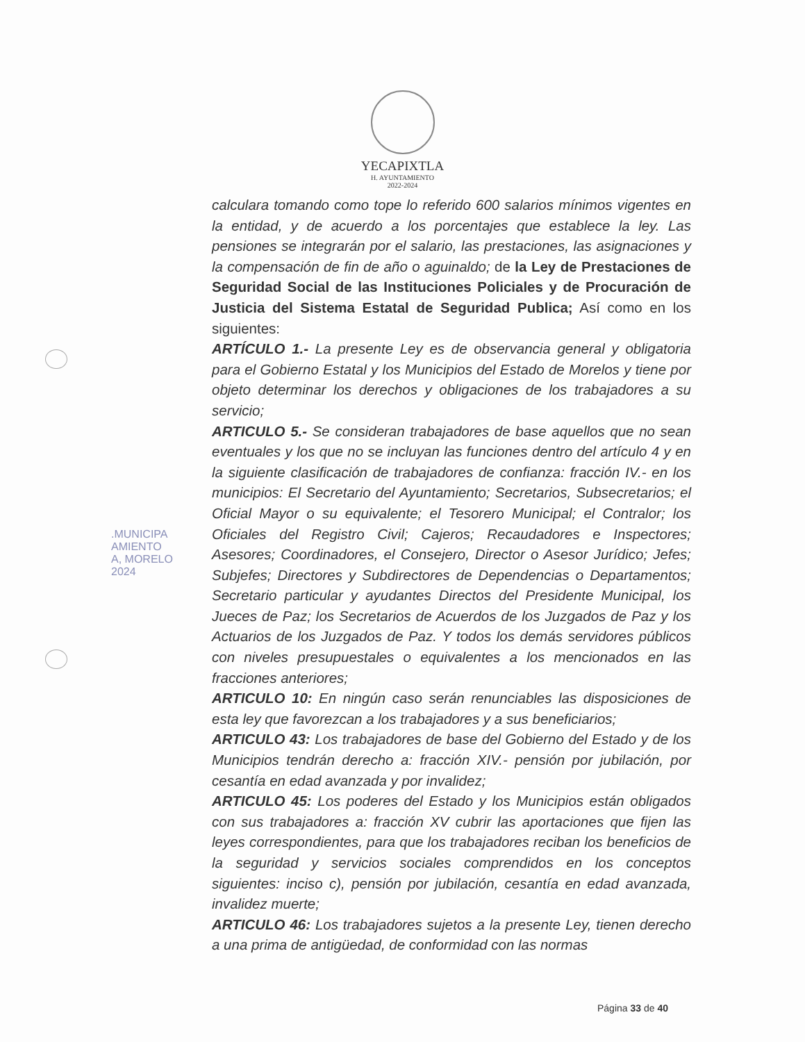YECAPIXTLA
H. AYUNTAMIENTO
2022-2024
.MUNICIPA
AMIENTO
A, MORELO
2024
calculara tomando como tope lo referido 600 salarios mínimos vigentes en la entidad, y de acuerdo a los porcentajes que establece la ley. Las pensiones se integrarán por el salario, las prestaciones, las asignaciones y la compensación de fin de año o aguinaldo; de la Ley de Prestaciones de Seguridad Social de las Instituciones Policiales y de Procuración de Justicia del Sistema Estatal de Seguridad Publica; Así como en los siguientes:
ARTÍCULO 1.- La presente Ley es de observancia general y obligatoria para el Gobierno Estatal y los Municipios del Estado de Morelos y tiene por objeto determinar los derechos y obligaciones de los trabajadores a su servicio;
ARTICULO 5.- Se consideran trabajadores de base aquellos que no sean eventuales y los que no se incluyan las funciones dentro del artículo 4 y en la siguiente clasificación de trabajadores de confianza: fracción IV.- en los municipios: El Secretario del Ayuntamiento; Secretarios, Subsecretarios; el Oficial Mayor o su equivalente; el Tesorero Municipal; el Contralor; los Oficiales del Registro Civil; Cajeros; Recaudadores e Inspectores; Asesores; Coordinadores, el Consejero, Director o Asesor Jurídico; Jefes; Subjefes; Directores y Subdirectores de Dependencias o Departamentos; Secretario particular y ayudantes Directos del Presidente Municipal, los Jueces de Paz; los Secretarios de Acuerdos de los Juzgados de Paz y los Actuarios de los Juzgados de Paz. Y todos los demás servidores públicos con niveles presupuestales o equivalentes a los mencionados en las fracciones anteriores;
ARTICULO 10: En ningún caso serán renunciables las disposiciones de esta ley que favorezcan a los trabajadores y a sus beneficiarios;
ARTICULO 43: Los trabajadores de base del Gobierno del Estado y de los Municipios tendrán derecho a: fracción XIV.- pensión por jubilación, por cesantía en edad avanzada y por invalidez;
ARTICULO 45: Los poderes del Estado y los Municipios están obligados con sus trabajadores a: fracción XV cubrir las aportaciones que fijen las leyes correspondientes, para que los trabajadores reciban los beneficios de la seguridad y servicios sociales comprendidos en los conceptos siguientes: inciso c), pensión por jubilación, cesantía en edad avanzada, invalidez muerte;
ARTICULO 46: Los trabajadores sujetos a la presente Ley, tienen derecho a una prima de antigüedad, de conformidad con las normas
Página 33 de 40